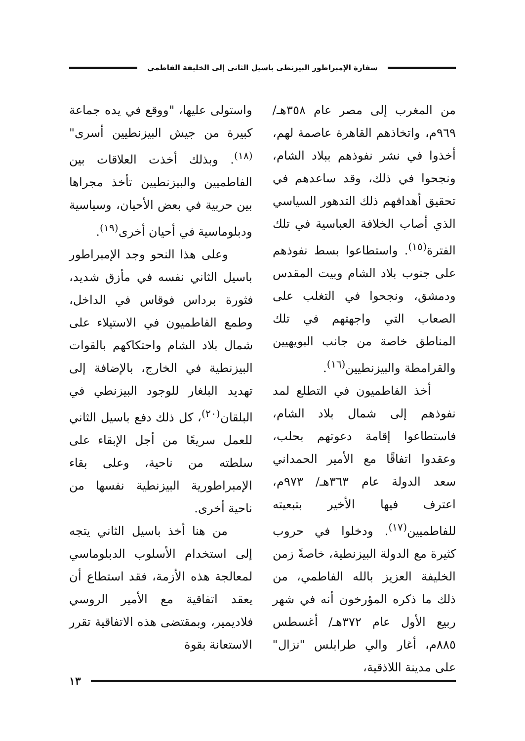سفارة الإمبراطور البيزنطى باسيل الثانى إلى الخليفة الفاطمي
من المغرب إلى مصر عام ٣٥٨هـ/ ٩٦٩م، واتخاذهم القاهرة عاصمة لهم، أخذوا في نشر نفوذهم ببلاد الشام، ونجحوا في ذلك، وقد ساعدهم في تحقيق أهدافهم ذلك التدهور السياسي الذي أصاب الخلافة العباسية في تلك الفترة<sup>(١٥)</sup>. واستطاعوا بسط نفوذهم على جنوب بلاد الشام وبيت المقدس ودمشق، ونجحوا في التغلب على الصعاب التي واجهتهم في تلك المناطق خاصة من جانب البويهيين والقرامطة والبيزنطيين<sup>(١٦)</sup>.
أخذ الفاطميون في التطلع لمد نفوذهم إلى شمال بلاد الشام، فاستطاعوا إقامة دعوتهم بحلب، وعقدوا اتفاقًا مع الأمير الحمداني سعد الدولة عام ٣٦٣هـ/ ٩٧٣م، اعترف فيها الأخير بتبعيته للفاطميين<sup>(١٧)</sup>. ودخلوا في حروب كثيرة مع الدولة البيزنطية، خاصةً زمن الخليفة العزيز بالله الفاطمي، من ذلك ما ذكره المؤرخون أنه في شهر ربيع الأول عام ٣٧٢هـ/ أغسطس ٨٨٥م، أغار والي طرابلس "نزال" على مدينة اللاذقية،
واستولى عليها، "ووقع في يده جماعة كبيرة من جيش البيزنطيين أسرى"<sup>(١٨)</sup>. وبذلك أخذت العلاقات بين الفاطميين والبيزنطيين تأخذ مجراها بين حربية في بعض الأحيان، وسياسية ودبلوماسية في أحيان أخرى<sup>(١٩)</sup>.
وعلى هذا النحو وجد الإمبراطور باسيل الثاني نفسه في مأزق شديد، فثورة برداس فوقاس في الداخل، وطمع الفاطميون في الاستيلاء على شمال بلاد الشام واحتكاكهم بالقوات البيزنطية في الخارج، بالإضافة إلى تهديد البلغار للوجود البيزنطي في البلقان<sup>(٢٠)</sup>، كل ذلك دفع باسيل الثاني للعمل سريعًا من أجل الإبقاء على سلطته من ناحية، وعلى بقاء الإمبراطورية البيزنطية نفسها من ناحية أخرى.
من هنا أخذ باسيل الثاني يتجه إلى استخدام الأسلوب الدبلوماسي لمعالجة هذه الأزمة، فقد استطاع أن يعقد اتفاقية مع الأمير الروسي فلاديمير، وبمقتضى هذه الاتفاقية تقرر الاستعانة بقوة
١٣